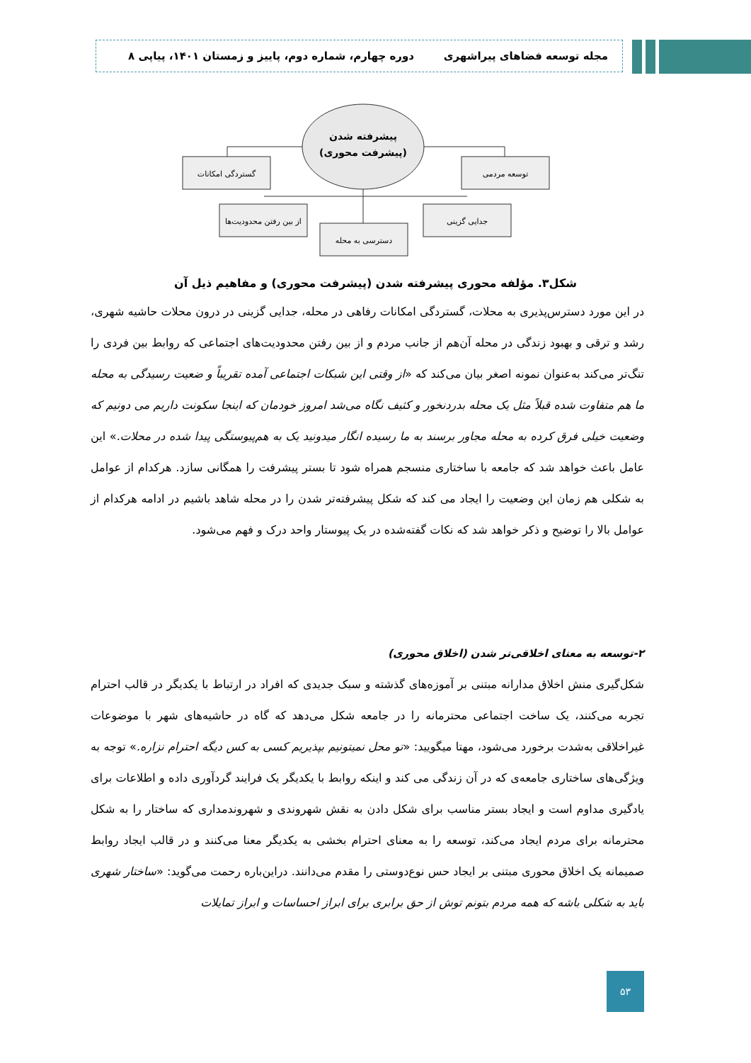مجله توسعه فضاهای پیراشهری دوره چهارم، شماره دوم، پاییز و زمستان ۱۴۰۱، پیاپی ۸
پیشرفته شدن
(پیشرفت محوری)
گستردگی امکانات
توسعه مردمی
از بین رفتن محدودیت‌ها
جدایی گزینی
دسترسی به محله
شکل۳. مؤلفه محوری پیشرفته شدن (پیشرفت محوری) و مفاهیم ذیل آن
در این مورد دسترس‌پذیری به محلات، گستردگی امکانات رفاهی در محله، جدایی گزینی در درون محلات حاشیه شهری، رشد و ترقی و بهبود زندگی در محله آن‌هم از جانب مردم و از بین رفتن محدودیت‌های اجتماعی که روابط بین فردی را تنگ‌تر می‌کند به‌عنوان نمونه اصغر بیان می‌کند که «از وقتی این شبکات اجتماعی آمده تقریباً و ضعیت رسیدگی به محله ما هم متفاوت شده قبلاً مثل یک محله بدردنخور و کثیف نگاه می‌شد امروز خودمان که اینجا سکونت داریم می دونیم که وضعیت خیلی فرق کرده به محله مجاور برسند به ما رسیده انگار میدونید یک به هم‌پیوستگی پیدا شده در محلات.» این عامل باعث خواهد شد که جامعه با ساختاری منسجم همراه شود تا بستر پیشرفت را همگانی سازد. هرکدام از عوامل به شکلی هم زمان این وضعیت را ایجاد می کند که شکل پیشرفته‌تر شدن را در محله شاهد باشیم در ادامه هرکدام از عوامل بالا را توضیح و ذکر خواهد شد که نکات گفته‌شده در یک پیوستار واحد درک و فهم می‌شود.
۲-توسعه به معنای اخلاقی‌تر شدن (اخلاق محوری)
شکل‌گیری منش اخلاق مدارانه مبتنی بر آموزه‌های گذشته و سبک جدیدی که افراد در ارتباط با یکدیگر در قالب احترام تجربه می‌کنند، یک ساخت اجتماعی محترمانه را در جامعه شکل می‌دهد که گاه در حاشیه‌های شهر با موضوعات غیراخلاقی به‌شدت برخورد می‌شود، مهتا میگویید: «تو محل نمیتونیم بپذیریم کسی به کس دیگه احترام نزاره.» توجه به ویژگی‌های ساختاری جامعه‌ی که در آن زندگی می کند و اینکه روابط با یکدیگر یک فرایند گردآوری داده و اطلاعات برای یادگیری مداوم است و ایجاد بستر مناسب برای شکل دادن به نقش شهروندی و شهروندمداری که ساختار را به شکل محترمانه برای مردم ایجاد می‌کند، توسعه را به معنای احترام بخشی به یکدیگر معنا می‌کنند و در قالب ایجاد روابط صمیمانه یک اخلاق محوری مبتنی بر ایجاد حس نوع‌دوستی را مقدم می‌دانند. دراین‌باره رحمت می‌گوید: «ساختار شهری باید به شکلی باشه که همه مردم بتونم توش از حق برابری برای ابراز احساسات و ابراز تمایلات
۵۳